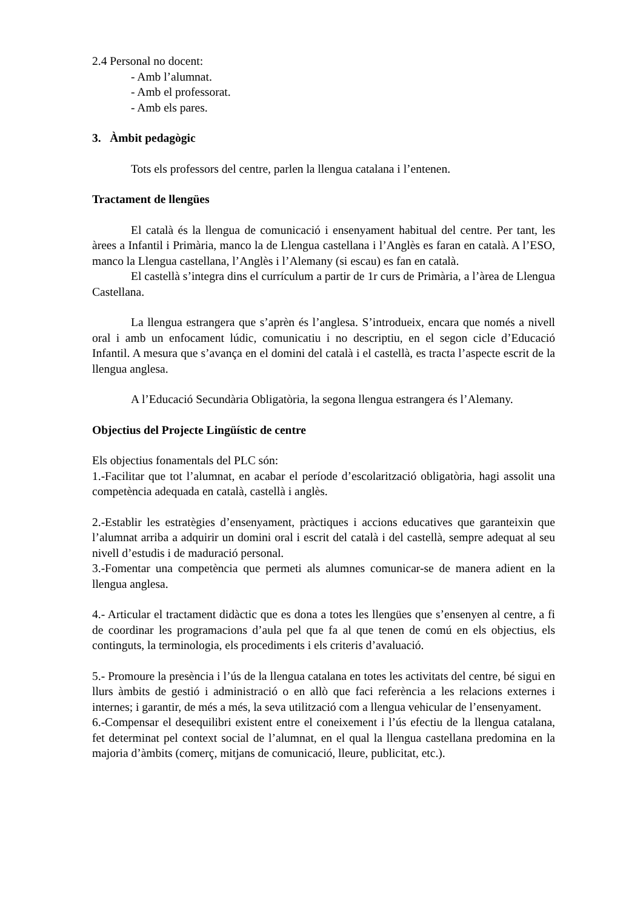2.4 Personal no docent:
- Amb l’alumnat.
- Amb el professorat.
- Amb els pares.
3. Àmbit pedagògic
Tots els professors del centre, parlen la llengua catalana i l’entenen.
Tractament de llengües
El català és la llengua de comunicació i ensenyament habitual del centre. Per tant, les àrees a Infantil i Primària, manco la de Llengua castellana i l’Anglès es faran en català. A l’ESO, manco la Llengua castellana, l’Anglès i l’Alemany (si escau) es fan en català.
El castellà s’integra dins el currículum a partir de 1r curs de Primària, a l’àrea de Llengua Castellana.
La llengua estrangera que s’aprèn és l’anglesa. S’introdueix, encara que només a nivell oral i amb un enfocament lúdic, comunicatiu i no descriptiu, en el segon cicle d’Educació Infantil. A mesura que s’avança en el domini del català i el castellà, es tracta l’aspecte escrit de la llengua anglesa.
A l’Educació Secundària Obligatòria, la segona llengua estrangera és l’Alemany.
Objectius del Projecte Lingüístic de centre
Els objectius fonamentals del PLC són:
1.-Facilitar que tot l’alumnat, en acabar el període d’escolarització obligatòria, hagi assolit una competència adequada en català, castellà i anglès.
2.-Establir les estratègies d’ensenyament, pràctiques i accions educatives que garanteixin que l’alumnat arriba a adquirir un domini oral i escrit del català i del castellà, sempre adequat al seu nivell d’estudis i de maduració personal.
3.-Fomentar una competència que permeti als alumnes comunicar-se de manera adient en la llengua anglesa.
4.- Articular el tractament didàctic que es dona a totes les llengües que s’ensenyen al centre, a fi de coordinar les programacions d’aula pel que fa al que tenen de comú en els objectius, els continguts, la terminologia, els procediments i els criteris d’avaluació.
5.- Promoure la presència i l’ús de la llengua catalana en totes les activitats del centre, bé sigui en llurs àmbits de gestió i administració o en allò que faci referència a les relacions externes i internes; i garantir, de més a més, la seva utilització com a llengua vehicular de l’ensenyament.
6.-Compensar el desequilibri existent entre el coneixement i l’ús efectiu de la llengua catalana, fet determinat pel context social de l’alumnat, en el qual la llengua castellana predomina en la majoria d’àmbits (comerç, mitjans de comunicació, lleure, publicitat, etc.).